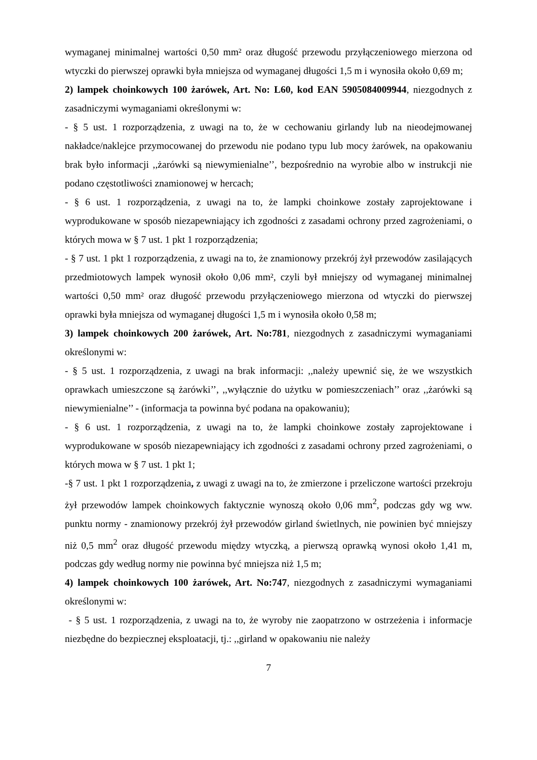wymaganej minimalnej wartości 0,50 mm² oraz długość przewodu przyłączeniowego mierzona od wtyczki do pierwszej oprawki była mniejsza od wymaganej długości 1,5 m i wynosiła około 0,69 m;
2) lampek choinkowych 100 żarówek, Art. No: L60, kod EAN 5905084009944, niezgodnych z zasadniczymi wymaganiami określonymi w:
- § 5 ust. 1 rozporządzenia, z uwagi na to, że w cechowaniu girlandy lub na nieodejmowanej nakładce/naklejce przymocowanej do przewodu nie podano typu lub mocy żarówek, na opakowaniu brak było informacji ,,żarówki są niewymienialne’’, bezpośrednio na wyrobie albo w instrukcji nie podano częstotliwości znamionowej w hercach;
- § 6 ust. 1 rozporządzenia, z uwagi na to, że lampki choinkowe zostały zaprojektowane i wyprodukowane w sposób niezapewniający ich zgodności z zasadami ochrony przed zagrożeniami, o których mowa w § 7 ust. 1 pkt 1 rozporządzenia;
- § 7 ust. 1 pkt 1 rozporządzenia, z uwagi na to, że znamionowy przekrój żył przewodów zasilających przedmiotowych lampek wynosił około 0,06 mm², czyli był mniejszy od wymaganej minimalnej wartości 0,50 mm² oraz długość przewodu przyłączeniowego mierzona od wtyczki do pierwszej oprawki była mniejsza od wymaganej długości 1,5 m i wynosiła około 0,58 m;
3) lampek choinkowych 200 żarówek, Art. No:781, niezgodnych z zasadniczymi wymaganiami określonymi w:
- § 5 ust. 1 rozporządzenia, z uwagi na brak informacji: ,,należy upewnić się, że we wszystkich oprawkach umieszczone są żarówki’’, ,,wyłącznie do użytku w pomieszczeniach’’ oraz ,,żarówki są niewymienialne’’ - (informacja ta powinna być podana na opakowaniu);
- § 6 ust. 1 rozporządzenia, z uwagi na to, że lampki choinkowe zostały zaprojektowane i wyprodukowane w sposób niezapewniający ich zgodności z zasadami ochrony przed zagrożeniami, o których mowa w § 7 ust. 1 pkt 1;
-§ 7 ust. 1 pkt 1 rozporządzenia, z uwagi z uwagi na to, że zmierzone i przeliczone wartości przekroju żył przewodów lampek choinkowych faktycznie wynoszą około 0,06 mm<sup>2</sup>, podczas gdy wg ww. punktu normy - znamionowy przekrój żył przewodów girland świetlnych, nie powinien być mniejszy niż 0,5 mm<sup>2</sup> oraz długość przewodu między wtyczką, a pierwszą oprawką wynosi około 1,41 m, podczas gdy według normy nie powinna być mniejsza niż 1,5 m;
4) lampek choinkowych 100 żarówek, Art. No:747, niezgodnych z zasadniczymi wymaganiami określonymi w:
- § 5 ust. 1 rozporządzenia, z uwagi na to, że wyroby nie zaopatrzono w ostrzeżenia i informacje niezbędne do bezpiecznej eksploatacji, tj.: ,,girland w opakowaniu nie należy
7